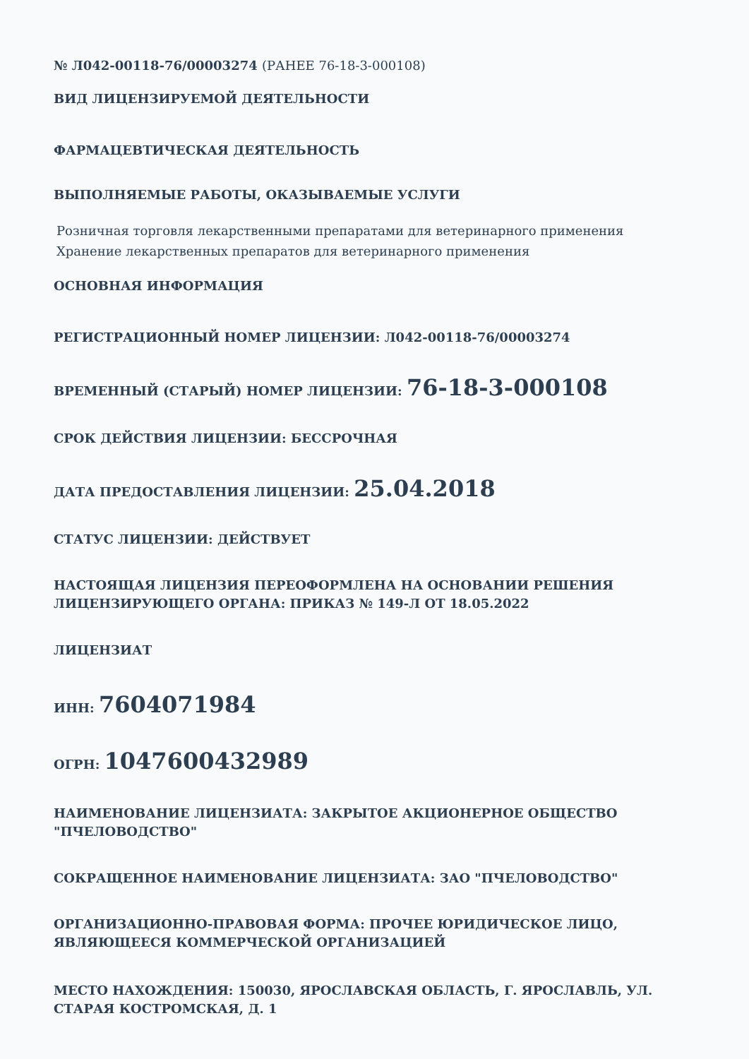№ Л042-00118-76/00003274 (РАНЕЕ 76-18-3-000108)
ВИД ЛИЦЕНЗИРУЕМОЙ ДЕЯТЕЛЬНОСТИ
ФАРМАЦЕВТИЧЕСКАЯ ДЕЯТЕЛЬНОСТЬ
ВЫПОЛНЯЕМЫЕ РАБОТЫ, ОКАЗЫВАЕМЫЕ УСЛУГИ
Розничная торговля лекарственными препаратами для ветеринарного применения
Хранение лекарственных препаратов для ветеринарного применения
ОСНОВНАЯ ИНФОРМАЦИЯ
РЕГИСТРАЦИОННЫЙ НОМЕР ЛИЦЕНЗИИ: Л042-00118-76/00003274
ВРЕМЕННЫЙ (СТАРЫЙ) НОМЕР ЛИЦЕНЗИИ: 76-18-3-000108
СРОК ДЕЙСТВИЯ ЛИЦЕНЗИИ: БЕССРОЧНАЯ
ДАТА ПРЕДОСТАВЛЕНИЯ ЛИЦЕНЗИИ: 25.04.2018
СТАТУС ЛИЦЕНЗИИ: ДЕЙСТВУЕТ
НАСТОЯЩАЯ ЛИЦЕНЗИЯ ПЕРЕОФОРМЛЕНА НА ОСНОВАНИИ РЕШЕНИЯ ЛИЦЕНЗИРУЮЩЕГО ОРГАНА: ПРИКАЗ № 149-Л ОТ 18.05.2022
ЛИЦЕНЗИАТ
ИНН: 7604071984
ОГРН: 1047600432989
НАИМЕНОВАНИЕ ЛИЦЕНЗИАТА: ЗАКРЫТОЕ АКЦИОНЕРНОЕ ОБЩЕСТВО "ПЧЕЛОВОДСТВО"
СОКРАЩЕННОЕ НАИМЕНОВАНИЕ ЛИЦЕНЗИАТА: ЗАО "ПЧЕЛОВОДСТВО"
ОРГАНИЗАЦИОННО-ПРАВОВАЯ ФОРМА: ПРОЧЕЕ ЮРИДИЧЕСКОЕ ЛИЦО, ЯВЛЯЮЩЕЕСЯ КОММЕРЧЕСКОЙ ОРГАНИЗАЦИЕЙ
МЕСТО НАХОЖДЕНИЯ: 150030, ЯРОСЛАВСКАЯ ОБЛАСТЬ, Г. ЯРОСЛАВЛЬ, УЛ. СТАРАЯ КОСТРОМСКАЯ, Д. 1